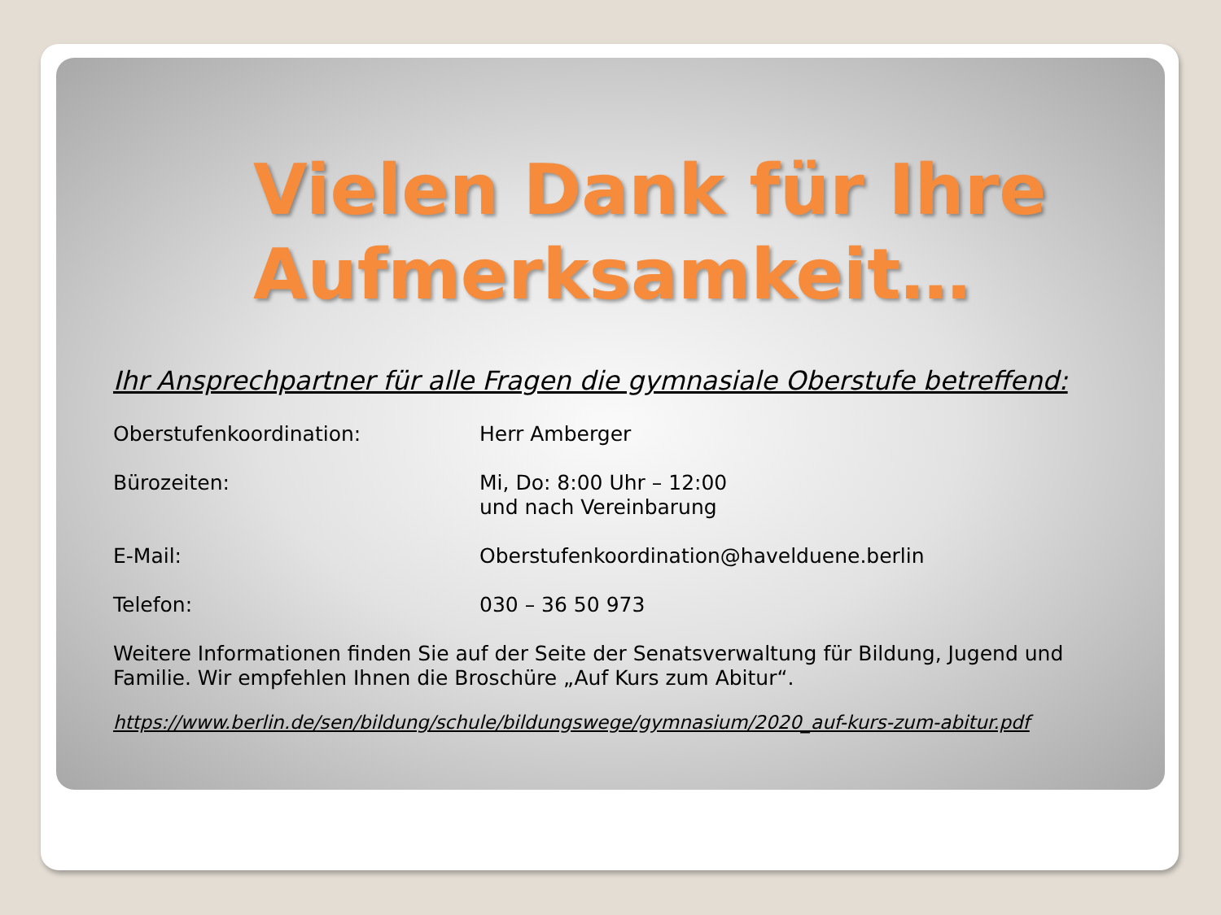Vielen Dank für Ihre Aufmerksamkeit…
Ihr Ansprechpartner für alle Fragen die gymnasiale Oberstufe betreffend:
Oberstufenkoordination: Herr Amberger
Bürozeiten: Mi, Do: 8:00 Uhr – 12:00
und nach Vereinbarung
E-Mail: Oberstufenkoordination@havelduene.berlin
Telefon: 030 – 36 50 973
Weitere Informationen finden Sie auf der Seite der Senatsverwaltung für Bildung, Jugend und Familie. Wir empfehlen Ihnen die Broschüre „Auf Kurs zum Abitur“.
https://www.berlin.de/sen/bildung/schule/bildungswege/gymnasium/2020_auf-kurs-zum-abitur.pdf